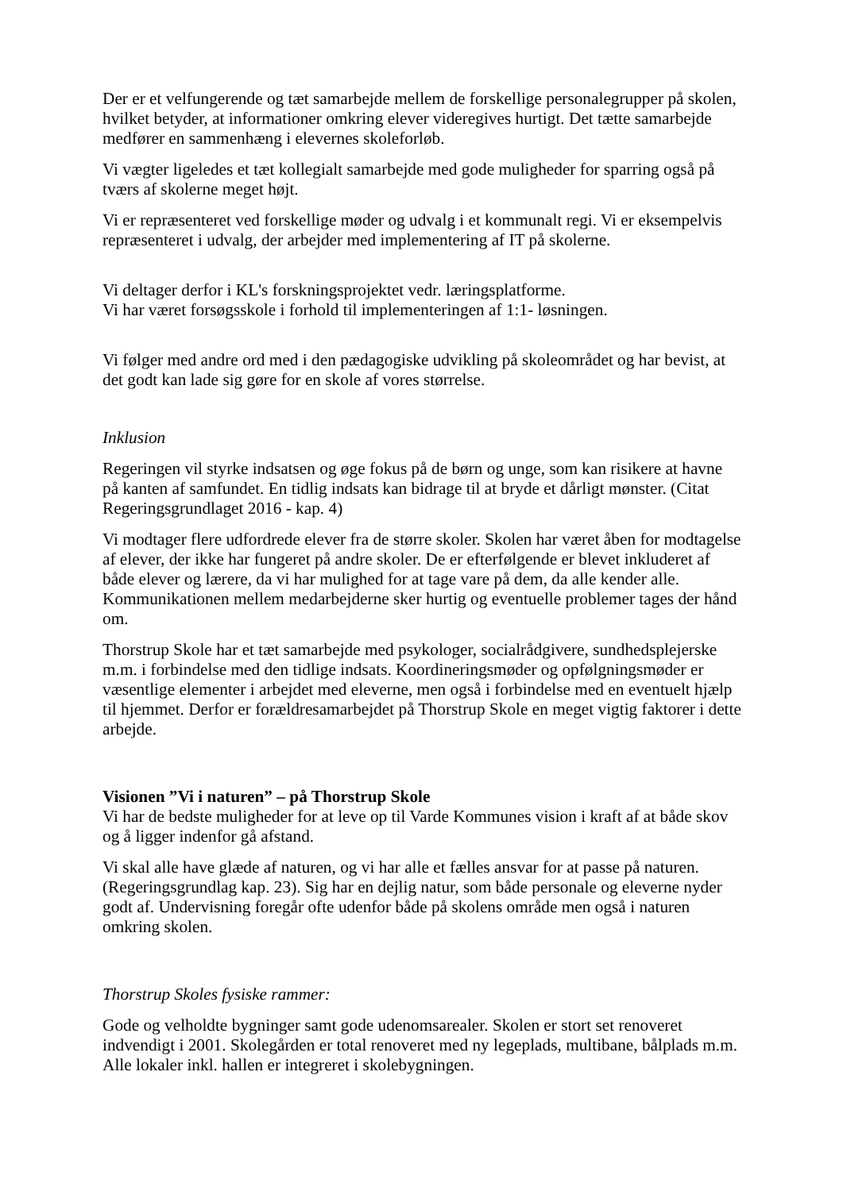Der er et velfungerende og tæt samarbejde mellem de forskellige personalegrupper på skolen, hvilket betyder, at informationer omkring elever videregives hurtigt. Det tætte samarbejde medfører en sammenhæng i elevernes skoleforløb.
Vi vægter ligeledes et tæt kollegialt samarbejde med gode muligheder for sparring også på tværs af skolerne meget højt.
Vi er repræsenteret ved forskellige møder og udvalg i et kommunalt regi. Vi er eksempelvis repræsenteret i udvalg, der arbejder med implementering af IT på skolerne.
Vi deltager derfor i KL's forskningsprojektet vedr. læringsplatforme.
Vi har været forsøgsskole i forhold til implementeringen af 1:1- løsningen.
Vi følger med andre ord med i den pædagogiske udvikling på skoleområdet og har bevist, at det godt kan lade sig gøre for en skole af vores størrelse.
Inklusion
Regeringen vil styrke indsatsen og øge fokus på de børn og unge, som kan risikere at havne på kanten af samfundet. En tidlig indsats kan bidrage til at bryde et dårligt mønster. (Citat Regeringsgrundlaget 2016 - kap. 4)
Vi modtager flere udfordrede elever fra de større skoler. Skolen har været åben for modtagelse af elever, der ikke har fungeret på andre skoler. De er efterfølgende er blevet inkluderet af både elever og lærere, da vi har mulighed for at tage vare på dem, da alle kender alle. Kommunikationen mellem medarbejderne sker hurtig og eventuelle problemer tages der hånd om.
Thorstrup Skole har et tæt samarbejde med psykologer, socialrådgivere, sundhedsplejerske m.m. i forbindelse med den tidlige indsats. Koordineringsmøder og opfølgningsmøder er væsentlige elementer i arbejdet med eleverne, men også i forbindelse med en eventuelt hjælp til hjemmet. Derfor er forældresamarbejdet på Thorstrup Skole en meget vigtig faktorer i dette arbejde.
Visionen ”Vi i naturen” – på Thorstrup Skole
Vi har de bedste muligheder for at leve op til Varde Kommunes vision i kraft af at både skov og å ligger indenfor gå afstand.
Vi skal alle have glæde af naturen, og vi har alle et fælles ansvar for at passe på naturen. (Regeringsgrundlag kap. 23). Sig har en dejlig natur, som både personale og eleverne nyder godt af. Undervisning foregår ofte udenfor både på skolens område men også i naturen omkring skolen.
Thorstrup Skoles fysiske rammer:
Gode og velholdte bygninger samt gode udenomsarealer. Skolen er stort set renoveret indvendigt i 2001. Skolegården er total renoveret med ny legeplads, multibane, bålplads m.m. Alle lokaler inkl. hallen er integreret i skolebygningen.